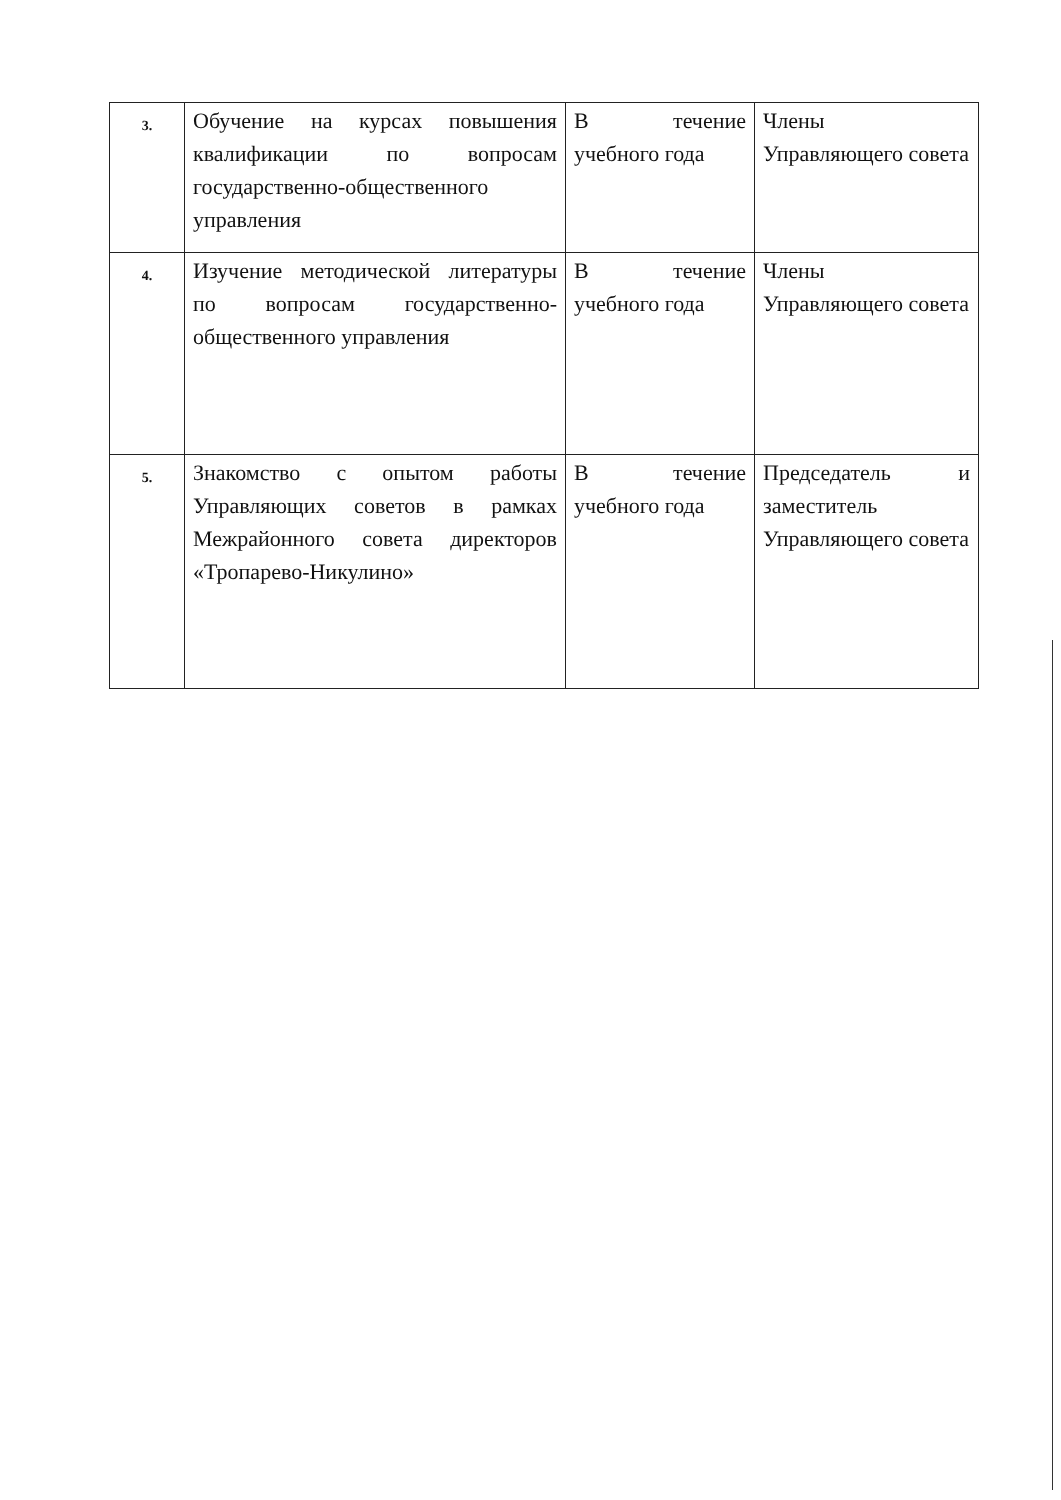| 3. | Обучение на курсах повышения квалификации по вопросам государственно-общественного управления | В течение учебного года | Члены Управляющего совета |
| 4. | Изучение методической литературы по вопросам государственно-общественного управления | В течение учебного года | Члены Управляющего совета |
| 5. | Знакомство с опытом работы Управляющих советов в рамках Межрайонного совета директоров «Тропарево-Никулино» | В течение учебного года | Председатель и заместитель Управляющего совета |